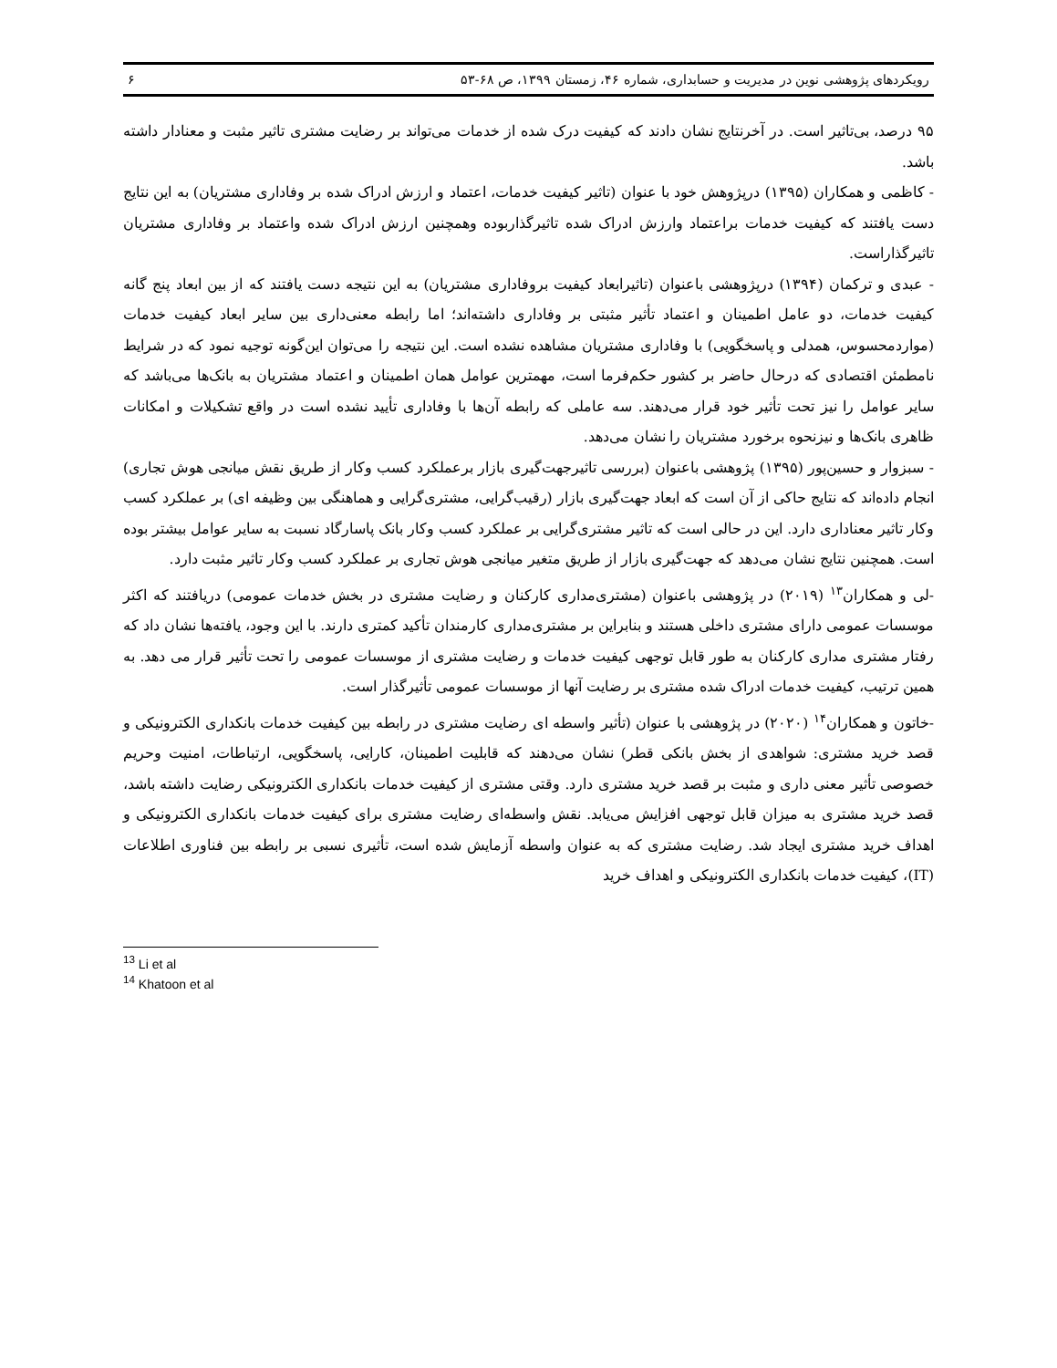رویکردهای پژوهشی نوین در مدیریت و حسابداری، شماره ۴۶، زمستان ۱۳۹۹، ص ۶۸-۵۳ ۶
۹۵ درصد، بی‌تاثیر است. در آخرنتایج نشان دادند که کیفیت درک شده از خدمات می‌تواند بر رضایت مشتری تاثیر مثبت و معنادار داشته باشد.
- کاظمی و همکاران (۱۳۹۵) درپژوهش خود با عنوان (تاثیر کیفیت خدمات، اعتماد و ارزش ادراک شده بر وفاداری مشتریان) به این نتایج دست یافتند که کیفیت خدمات براعتماد وارزش ادراک شده تاثیرگذاربوده وهمچنین ارزش ادراک شده واعتماد بر وفاداری مشتریان تاثیرگذاراست.
- عبدی و ترکمان (۱۳۹۴) درپژوهشی باعنوان (تاثیرابعاد کیفیت بروفاداری مشتریان) به این نتیجه دست یافتند که از بین ابعاد پنج گانه کیفیت خدمات، دو عامل اطمینان و اعتماد تأثیر مثبتی بر وفاداری داشته‌اند؛ اما رابطه معنی‌داری بین سایر ابعاد کیفیت خدمات (مواردمحسوس، همدلی و پاسخگویی) با وفاداری مشتریان مشاهده نشده است. این نتیجه را می‌توان این‌گونه توجیه نمود که در شرایط نامطمئن اقتصادی که درحال حاضر بر کشور حکم‌فرما است، مهمترین عوامل همان اطمینان و اعتماد مشتریان به بانک‌ها می‌باشد که سایر عوامل را نیز تحت تأثیر خود قرار می‌دهند. سه عاملی که رابطه آن‌ها با وفاداری تأیید نشده است در واقع تشکیلات و امکانات ظاهری بانک‌ها و نیزنحوه برخورد مشتریان را نشان می‌دهد.
- سبزوار و حسین‌پور (۱۳۹۵) پژوهشی باعنوان (بررسی تاثیرجهت‌گیری بازار برعملکرد کسب وکار از طریق نقش میانجی هوش تجاری) انجام داده‌اند که نتایج حاکی از آن است که ابعاد جهت‌گیری بازار (رقیب‌گرایی، مشتری‌گرایی و هماهنگی بین وظیفه ای) بر عملکرد کسب وکار تاثیر معناداری دارد. این در حالی است که تاثیر مشتری‌گرایی بر عملکرد کسب وکار بانک پاسارگاد نسبت به سایر عوامل بیشتر بوده است. همچنین نتایج نشان می‌دهد که جهت‌گیری بازار از طریق متغیر میانجی هوش تجاری بر عملکرد کسب وکار تاثیر مثبت دارد.
-لی و همکاران<sup>۱۳</sup> (۲۰۱۹) در پژوهشی باعنوان (مشتری‌مداری کارکنان و رضایت مشتری در بخش خدمات عمومی) دریافتند که اکثر موسسات عمومی دارای مشتری داخلی هستند و بنابراین بر مشتری‌مداری کارمندان تأکید کمتری دارند. با این وجود، یافته‌ها نشان داد که رفتار مشتری مداری کارکنان به طور قابل توجهی کیفیت خدمات و رضایت مشتری از موسسات عمومی را تحت تأثیر قرار می دهد. به همین ترتیب، کیفیت خدمات ادراک شده مشتری بر رضایت آنها از موسسات عمومی تأثیرگذار است.
-خاتون و همکاران<sup>۱۴</sup> (۲۰۲۰) در پژوهشی با عنوان (تأثیر واسطه ای رضایت مشتری در رابطه بین کیفیت خدمات بانکداری الکترونیکی و قصد خرید مشتری: شواهدی از بخش بانکی قطر) نشان می‌دهند که قابلیت اطمینان، کارایی، پاسخگویی، ارتباطات، امنیت وحریم خصوصی تأثیر معنی داری و مثبت بر قصد خرید مشتری دارد. وقتی مشتری از کیفیت خدمات بانکداری الکترونیکی رضایت داشته باشد، قصد خرید مشتری به میزان قابل توجهی افزایش می‌یابد. نقش واسطه‌ای رضایت مشتری برای کیفیت خدمات بانکداری الکترونیکی و اهداف خرید مشتری ایجاد شد. رضایت مشتری که به عنوان واسطه آزمایش شده است، تأثیری نسبی بر رابطه بین فناوری اطلاعات (IT)، کیفیت خدمات بانکداری الکترونیکی و اهداف خرید
<sup>13</sup> Li et al
<sup>14</sup> Khatoon et al